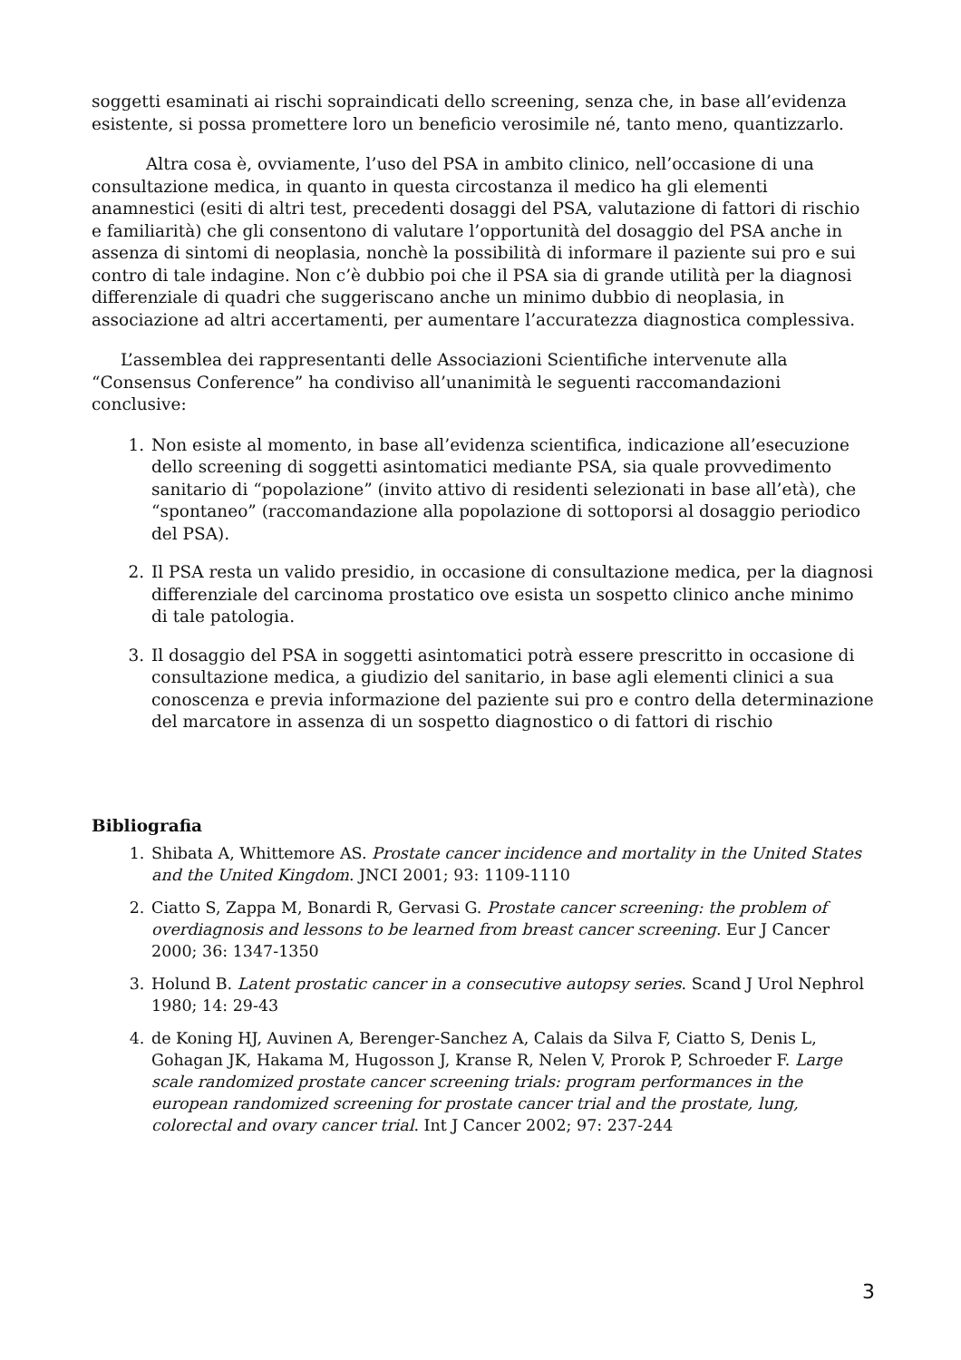soggetti esaminati ai rischi sopraindicati dello screening, senza che, in base all’evidenza esistente, si possa promettere loro un beneficio verosimile né, tanto meno, quantizzarlo.
Altra cosa è, ovviamente, l’uso del PSA in ambito clinico, nell’occasione di una consultazione medica, in quanto in questa circostanza il medico ha gli elementi anamnestici (esiti di altri test, precedenti dosaggi del PSA, valutazione di fattori di rischio e familiarità) che gli consentono di valutare l’opportunità del dosaggio del PSA anche in assenza di sintomi di neoplasia, nonchè la possibilità di informare il paziente sui pro e sui contro di tale indagine. Non c’è dubbio poi che il PSA sia di grande utilità per la diagnosi differenziale di quadri che suggeriscano anche un minimo dubbio di neoplasia, in associazione ad altri accertamenti, per aumentare l’accuratezza diagnostica complessiva.
L’assemblea dei rappresentanti delle Associazioni Scientifiche intervenute alla “Consensus Conference” ha condiviso all’unanimità le seguenti raccomandazioni conclusive:
1. Non esiste al momento, in base all’evidenza scientifica, indicazione all’esecuzione dello screening di soggetti asintomatici mediante PSA, sia quale provvedimento sanitario di “popolazione” (invito attivo di residenti selezionati in base all’età), che “spontaneo” (raccomandazione alla popolazione di sottoporsi al dosaggio periodico del PSA).
2. Il PSA resta un valido presidio, in occasione di consultazione medica, per la diagnosi differenziale del carcinoma prostatico ove esista un sospetto clinico anche minimo di tale patologia.
3. Il dosaggio del PSA in soggetti asintomatici potrà essere prescritto in occasione di consultazione medica, a giudizio del sanitario, in base agli elementi clinici a sua conoscenza e previa informazione del paziente sui pro e contro della determinazione del marcatore in assenza di un sospetto diagnostico o di fattori di rischio
Bibliografia
1. Shibata A, Whittemore AS. Prostate cancer incidence and mortality in the United States and the United Kingdom. JNCI 2001; 93: 1109-1110
2. Ciatto S, Zappa M, Bonardi R, Gervasi G. Prostate cancer screening: the problem of overdiagnosis and lessons to be learned from breast cancer screening. Eur J Cancer 2000; 36: 1347-1350
3. Holund B. Latent prostatic cancer in a consecutive autopsy series. Scand J Urol Nephrol 1980; 14: 29-43
4. de Koning HJ, Auvinen A, Berenger-Sanchez A, Calais da Silva F, Ciatto S, Denis L, Gohagan JK, Hakama M, Hugosson J, Kranse R, Nelen V, Prorok P, Schroeder F. Large scale randomized prostate cancer screening trials: program performances in the european randomized screening for prostate cancer trial and the prostate, lung, colorectal and ovary cancer trial. Int J Cancer 2002; 97: 237-244
3